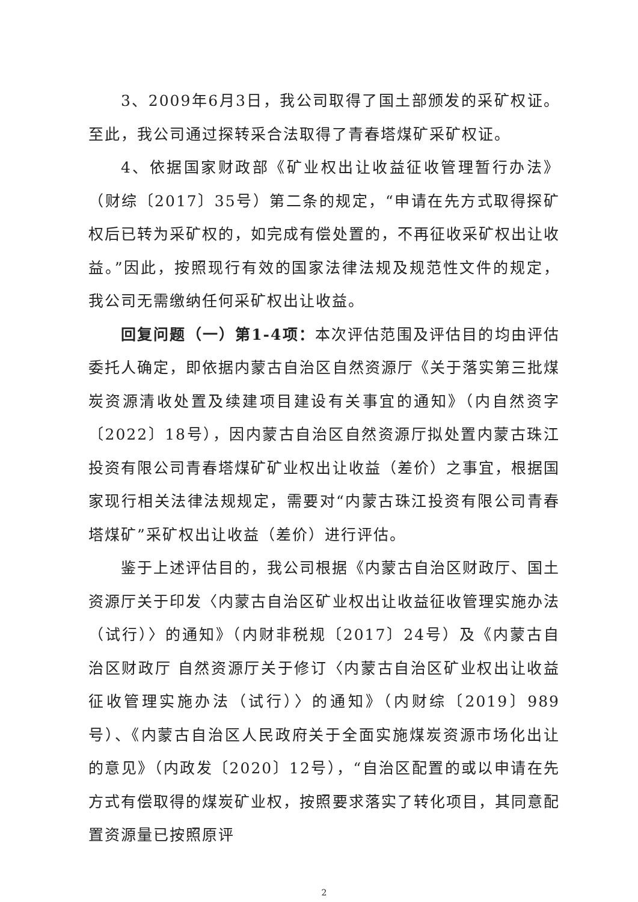3、2009年6月3日，我公司取得了国土部颁发的采矿权证。至此，我公司通过探转采合法取得了青春塔煤矿采矿权证。
4、依据国家财政部《矿业权出让收益征收管理暂行办法》（财综〔2017〕35号）第二条的规定，“申请在先方式取得探矿权后已转为采矿权的，如完成有偿处置的，不再征收采矿权出让收益。”因此，按照现行有效的国家法律法规及规范性文件的规定，我公司无需缴纳任何采矿权出让收益。
回复问题（一）第1-4项：本次评估范围及评估目的均由评估委托人确定，即依据内蒙古自治区自然资源厅《关于落实第三批煤炭资源清收处置及续建项目建设有关事宜的通知》（内自然资字〔2022〕18号），因内蒙古自治区自然资源厅拟处置内蒙古珠江投资有限公司青春塔煤矿矿业权出让收益（差价）之事宜，根据国家现行相关法律法规规定，需要对“内蒙古珠江投资有限公司青春塔煤矿”采矿权出让收益（差价）进行评估。
鉴于上述评估目的，我公司根据《内蒙古自治区财政厅、国土资源厅关于印发〈内蒙古自治区矿业权出让收益征收管理实施办法（试行）〉的通知》（内财非税规〔2017〕24号）及《内蒙古自治区财政厅 自然资源厅关于修订〈内蒙古自治区矿业权出让收益征收管理实施办法（试行）〉的通知》（内财综〔2019〕989号）、《内蒙古自治区人民政府关于全面实施煤炭资源市场化出让的意见》（内政发〔2020〕12号），“自治区配置的或以申请在先方式有偿取得的煤炭矿业权，按照要求落实了转化项目，其同意配置资源量已按照原评
2